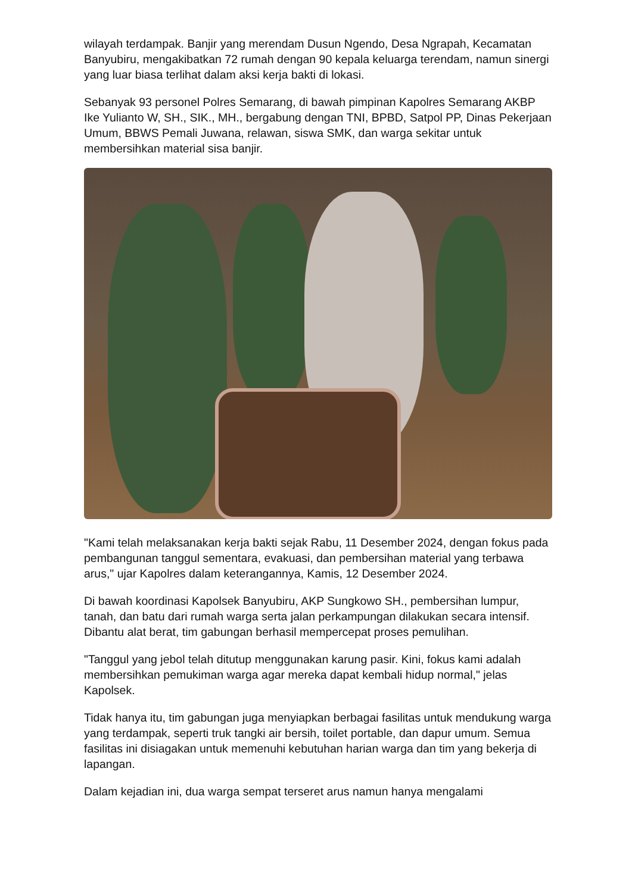wilayah terdampak. Banjir yang merendam Dusun Ngendo, Desa Ngrapah, Kecamatan Banyubiru, mengakibatkan 72 rumah dengan 90 kepala keluarga terendam, namun sinergi yang luar biasa terlihat dalam aksi kerja bakti di lokasi.
Sebanyak 93 personel Polres Semarang, di bawah pimpinan Kapolres Semarang AKBP Ike Yulianto W, SH., SIK., MH., bergabung dengan TNI, BPBD, Satpol PP, Dinas Pekerjaan Umum, BBWS Pemali Juwana, relawan, siswa SMK, dan warga sekitar untuk membersihkan material sisa banjir.
"Kami telah melaksanakan kerja bakti sejak Rabu, 11 Desember 2024, dengan fokus pada pembangunan tanggul sementara, evakuasi, dan pembersihan material yang terbawa arus," ujar Kapolres dalam keterangannya, Kamis, 12 Desember 2024.
Di bawah koordinasi Kapolsek Banyubiru, AKP Sungkowo SH., pembersihan lumpur, tanah, dan batu dari rumah warga serta jalan perkampungan dilakukan secara intensif. Dibantu alat berat, tim gabungan berhasil mempercepat proses pemulihan.
"Tanggul yang jebol telah ditutup menggunakan karung pasir. Kini, fokus kami adalah membersihkan pemukiman warga agar mereka dapat kembali hidup normal," jelas Kapolsek.
Tidak hanya itu, tim gabungan juga menyiapkan berbagai fasilitas untuk mendukung warga yang terdampak, seperti truk tangki air bersih, toilet portable, dan dapur umum. Semua fasilitas ini disiagakan untuk memenuhi kebutuhan harian warga dan tim yang bekerja di lapangan.
Dalam kejadian ini, dua warga sempat terseret arus namun hanya mengalami